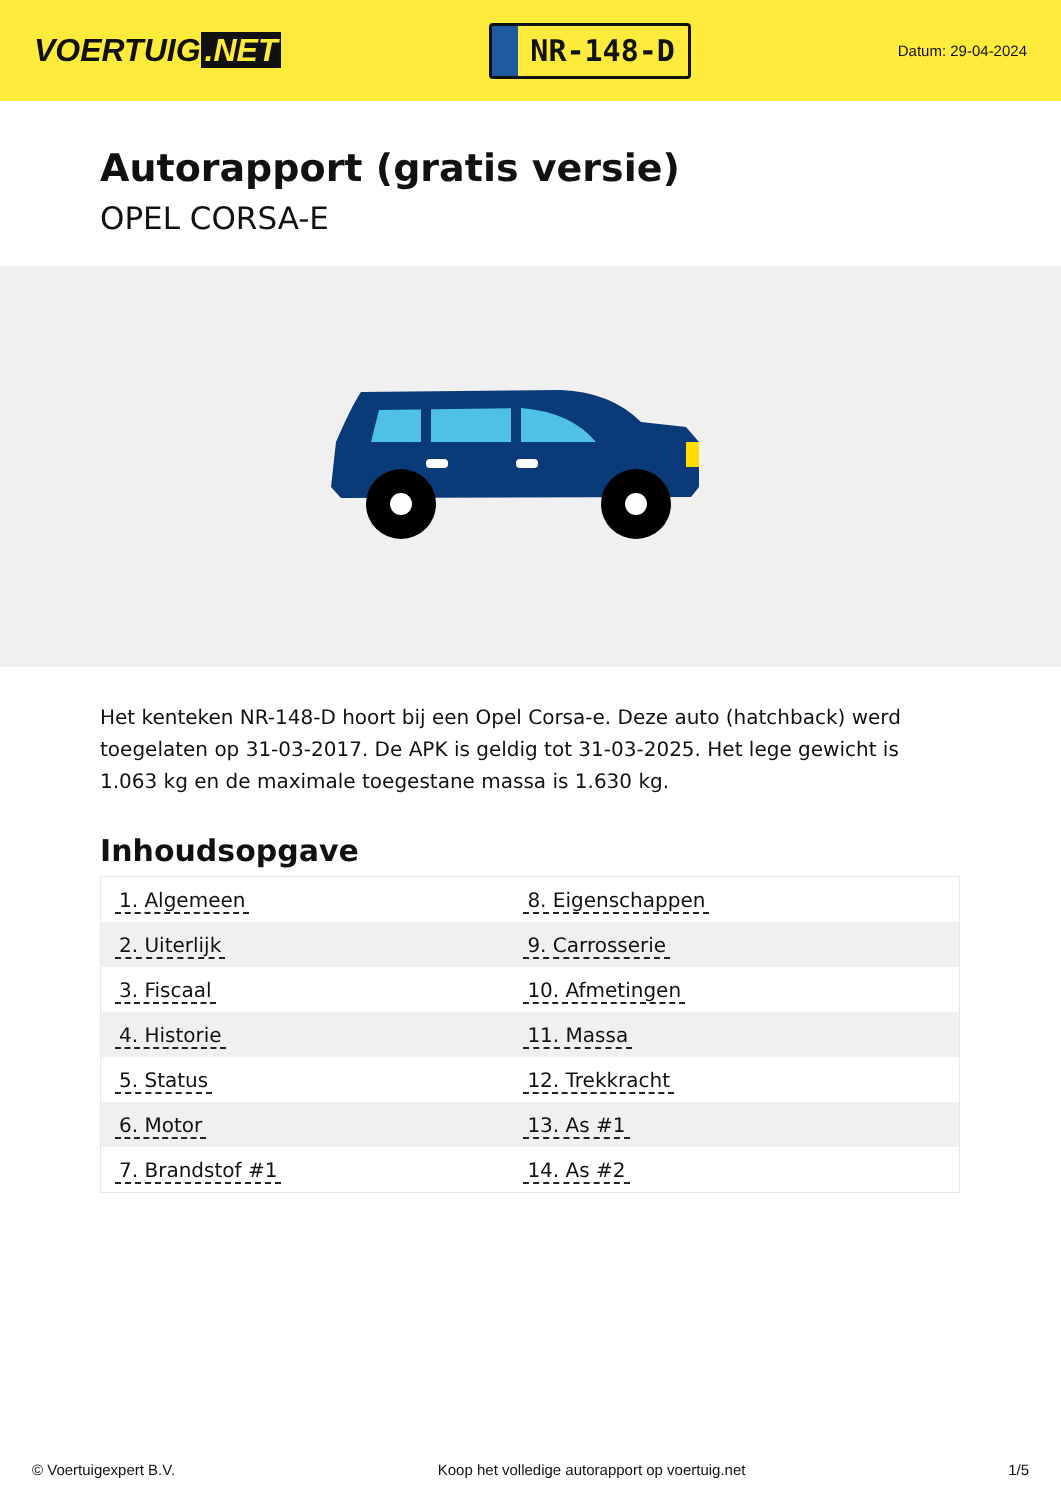VOERTUIG.NET
NR-148-D
Datum: 29-04-2024
Autorapport (gratis versie)
OPEL CORSA-E
Het kenteken NR-148-D hoort bij een Opel Corsa-e. Deze auto (hatchback) werd toegelaten op 31-03-2017. De APK is geldig tot 31-03-2025. Het lege gewicht is 1.063 kg en de maximale toegestane massa is 1.630 kg.
Inhoudsopgave
| 1. Algemeen | 8. Eigenschappen |
| 2. Uiterlijk | 9. Carrosserie |
| 3. Fiscaal | 10. Afmetingen |
| 4. Historie | 11. Massa |
| 5. Status | 12. Trekkracht |
| 6. Motor | 13. As #1 |
| 7. Brandstof #1 | 14. As #2 |
© Voertuigexpert B.V. Koop het volledige autorapport op voertuig.net 1/5